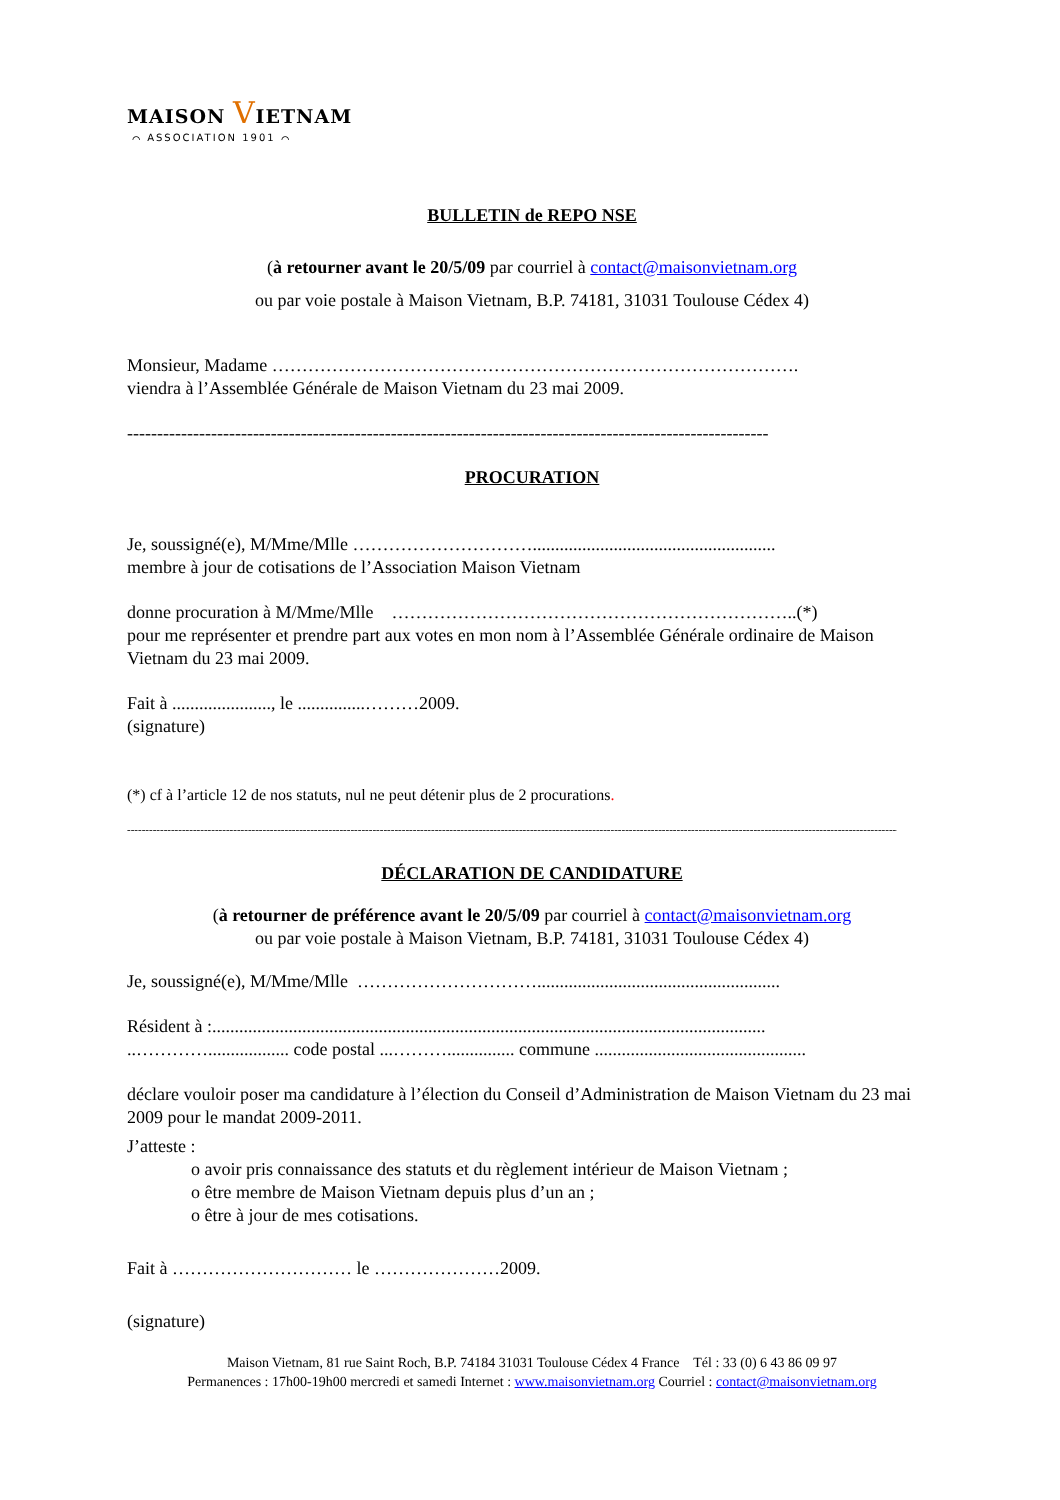MAISON VIETNAM
⌒ ASSOCIATION 1901 ⌒
BULLETIN de REPO NSE
(à retourner avant le 20/5/09 par courriel à contact@maisonvietnam.org
ou par voie postale à Maison Vietnam, B.P. 74181, 31031 Toulouse Cédex 4)
Monsieur, Madame …………………………………………………………………………….
viendra à l’Assemblée Générale de Maison Vietnam du 23 mai 2009.
-----------------------------------------------------------------------------------------------------------
PROCURATION
Je, soussigné(e), M/Mme/Mlle …………………………......................................................
membre à jour de cotisations de l’Association Maison Vietnam
donne procuration à M/Mme/Mlle …………………………………………………………..(*)
pour me représenter et prendre part aux votes en mon nom à l’Assemblée Générale ordinaire de Maison Vietnam du 23 mai 2009.
Fait à ......................, le ...............………2009.
(signature)
(*) cf à l’article 12 de nos statuts, nul ne peut détenir plus de 2 procurations.
------------------------------------------------------------------------------------------------------------------------------------------------------------------------------------------------------------------------
DÉCLARATION DE CANDIDATURE
(à retourner de préférence avant le 20/5/09 par courriel à contact@maisonvietnam.org
ou par voie postale à Maison Vietnam, B.P. 74181, 31031 Toulouse Cédex 4)
Je, soussigné(e), M/Mme/Mlle …………………………......................................................
Résident à :...........................................................................................................................
..………….................. code postal ...………............... commune ...............................................
déclare vouloir poser ma candidature à l’élection du Conseil d’Administration de Maison Vietnam du 23 mai 2009 pour le mandat 2009-2011.
J’atteste :
o avoir pris connaissance des statuts et du règlement intérieur de Maison Vietnam ;
o être membre de Maison Vietnam depuis plus d’un an ;
o être à jour de mes cotisations.
Fait à ………………………… le …………………2009.
(signature)
Maison Vietnam, 81 rue Saint Roch, B.P. 74184 31031 Toulouse Cédex 4 France Tél : 33 (0) 6 43 86 09 97
Permanences : 17h00-19h00 mercredi et samedi Internet : www.maisonvietnam.org Courriel : contact@maisonvietnam.org